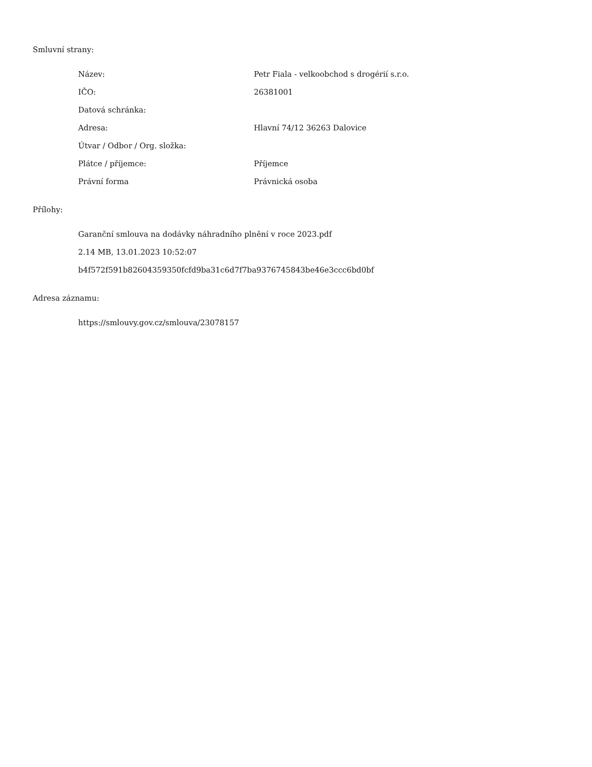Smluvní strany:
| Název: | Petr Fiala - velkoobchod s drogérií s.r.o. |
| IČO: | 26381001 |
| Datová schránka: | |
| Adresa: | Hlavní 74/12 36263 Dalovice |
| Útvar / Odbor / Org. složka: | |
| Plátce / příjemce: | Příjemce |
| Právní forma | Právnická osoba |
Přílohy:
Garanční smlouva na dodávky náhradního plnění v roce 2023.pdf
2.14 MB, 13.01.2023 10:52:07
b4f572f591b82604359350fcfd9ba31c6d7f7ba9376745843be46e3ccc6bd0bf
Adresa záznamu:
https://smlouvy.gov.cz/smlouva/23078157